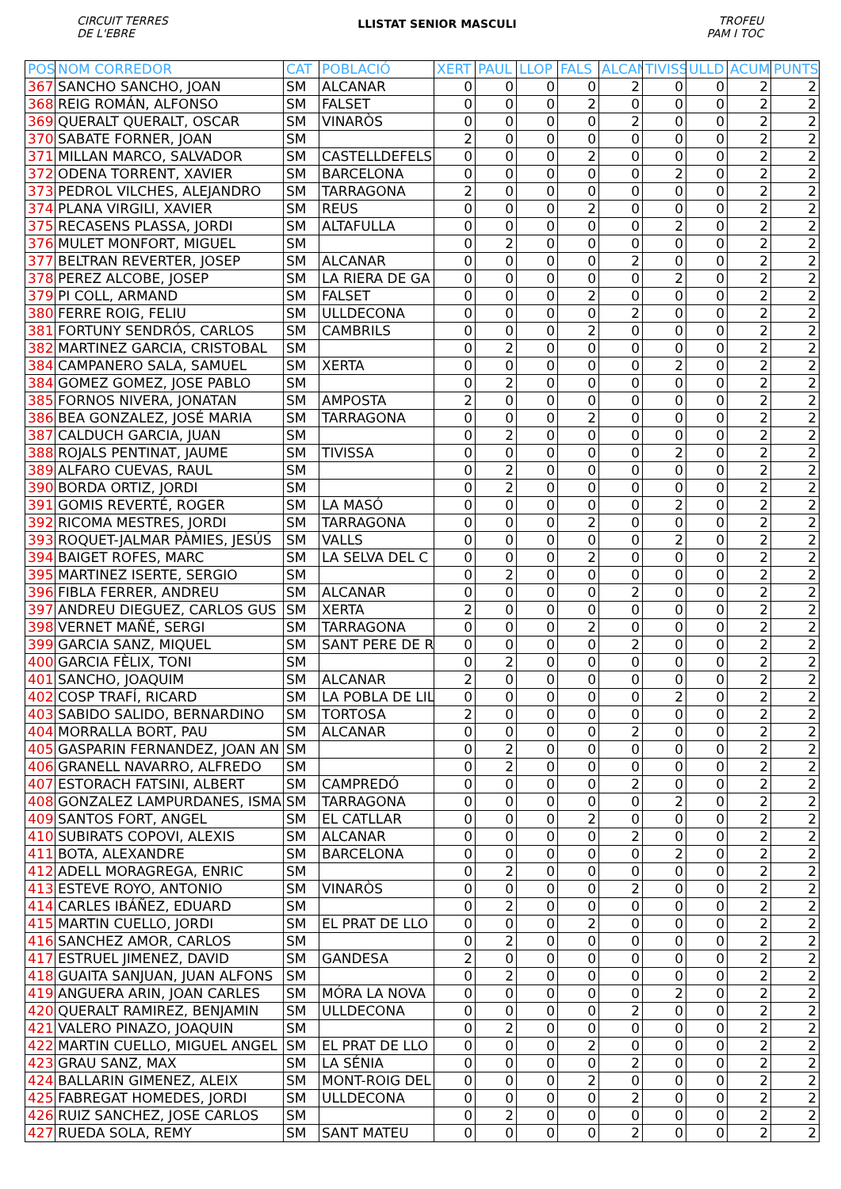CIRCUIT TERRES
DE L'EBRE
LLISTAT SENIOR MASCULI
TROFEU
PAM I TOC
| POS | NOM CORREDOR | CAT | POBLACIÓ | XERT | PAUL | LLOP | FALS | ALCAN | TIVISS | ULLD | ACUM | PUNTS |
| --- | --- | --- | --- | --- | --- | --- | --- | --- | --- | --- | --- | --- |
| 367 | SANCHO SANCHO, JOAN | SM | ALCANAR | 0 | 0 | 0 | 0 | 2 | 0 | 0 | 2 | 2 |
| 368 | REIG ROMÁN, ALFONSO | SM | FALSET | 0 | 0 | 0 | 2 | 0 | 0 | 0 | 2 | 2 |
| 369 | QUERALT QUERALT, OSCAR | SM | VINARÒS | 0 | 0 | 0 | 0 | 2 | 0 | 0 | 2 | 2 |
| 370 | SABATE FORNER, JOAN | SM | | 2 | 0 | 0 | 0 | 0 | 0 | 0 | 2 | 2 |
| 371 | MILLAN MARCO, SALVADOR | SM | CASTELLDEFELS | 0 | 0 | 0 | 2 | 0 | 0 | 0 | 2 | 2 |
| 372 | ODENA TORRENT, XAVIER | SM | BARCELONA | 0 | 0 | 0 | 0 | 0 | 2 | 0 | 2 | 2 |
| 373 | PEDROL VILCHES, ALEJANDRO | SM | TARRAGONA | 2 | 0 | 0 | 0 | 0 | 0 | 0 | 2 | 2 |
| 374 | PLANA VIRGILI, XAVIER | SM | REUS | 0 | 0 | 0 | 2 | 0 | 0 | 0 | 2 | 2 |
| 375 | RECASENS PLASSA, JORDI | SM | ALTAFULLA | 0 | 0 | 0 | 0 | 0 | 2 | 0 | 2 | 2 |
| 376 | MULET MONFORT, MIGUEL | SM | | 0 | 2 | 0 | 0 | 0 | 0 | 0 | 2 | 2 |
| 377 | BELTRAN REVERTER, JOSEP | SM | ALCANAR | 0 | 0 | 0 | 0 | 2 | 0 | 0 | 2 | 2 |
| 378 | PEREZ ALCOBE, JOSEP | SM | LA RIERA DE GA | 0 | 0 | 0 | 0 | 0 | 2 | 0 | 2 | 2 |
| 379 | PI COLL, ARMAND | SM | FALSET | 0 | 0 | 0 | 2 | 0 | 0 | 0 | 2 | 2 |
| 380 | FERRE ROIG, FELIU | SM | ULLDECONA | 0 | 0 | 0 | 0 | 2 | 0 | 0 | 2 | 2 |
| 381 | FORTUNY SENDRÓS, CARLOS | SM | CAMBRILS | 0 | 0 | 0 | 2 | 0 | 0 | 0 | 2 | 2 |
| 382 | MARTINEZ GARCIA, CRISTOBAL | SM | | 0 | 2 | 0 | 0 | 0 | 0 | 0 | 2 | 2 |
| 384 | CAMPANERO SALA, SAMUEL | SM | XERTA | 0 | 0 | 0 | 0 | 0 | 2 | 0 | 2 | 2 |
| 384 | GOMEZ GOMEZ, JOSE PABLO | SM | | 0 | 2 | 0 | 0 | 0 | 0 | 0 | 2 | 2 |
| 385 | FORNOS NIVERA, JONATAN | SM | AMPOSTA | 2 | 0 | 0 | 0 | 0 | 0 | 0 | 2 | 2 |
| 386 | BEA GONZALEZ, JOSÉ MARIA | SM | TARRAGONA | 0 | 0 | 0 | 2 | 0 | 0 | 0 | 2 | 2 |
| 387 | CALDUCH GARCIA, JUAN | SM | | 0 | 2 | 0 | 0 | 0 | 0 | 0 | 2 | 2 |
| 388 | ROJALS PENTINAT, JAUME | SM | TIVISSA | 0 | 0 | 0 | 0 | 0 | 2 | 0 | 2 | 2 |
| 389 | ALFARO CUEVAS, RAUL | SM | | 0 | 2 | 0 | 0 | 0 | 0 | 0 | 2 | 2 |
| 390 | BORDA ORTIZ, JORDI | SM | | 0 | 2 | 0 | 0 | 0 | 0 | 0 | 2 | 2 |
| 391 | GOMIS REVERTÉ, ROGER | SM | LA MASÓ | 0 | 0 | 0 | 0 | 0 | 2 | 0 | 2 | 2 |
| 392 | RICOMA MESTRES, JORDI | SM | TARRAGONA | 0 | 0 | 0 | 2 | 0 | 0 | 0 | 2 | 2 |
| 393 | ROQUET-JALMAR PÀMIES, JESÚS | SM | VALLS | 0 | 0 | 0 | 0 | 0 | 2 | 0 | 2 | 2 |
| 394 | BAIGET ROFES, MARC | SM | LA SELVA DEL C | 0 | 0 | 0 | 2 | 0 | 0 | 0 | 2 | 2 |
| 395 | MARTINEZ ISERTE, SERGIO | SM | | 0 | 2 | 0 | 0 | 0 | 0 | 0 | 2 | 2 |
| 396 | FIBLA FERRER, ANDREU | SM | ALCANAR | 0 | 0 | 0 | 0 | 2 | 0 | 0 | 2 | 2 |
| 397 | ANDREU DIEGUEZ, CARLOS GUS | SM | XERTA | 2 | 0 | 0 | 0 | 0 | 0 | 0 | 2 | 2 |
| 398 | VERNET MAÑÉ, SERGI | SM | TARRAGONA | 0 | 0 | 0 | 2 | 0 | 0 | 0 | 2 | 2 |
| 399 | GARCIA SANZ, MIQUEL | SM | SANT PERE DE R | 0 | 0 | 0 | 0 | 2 | 0 | 0 | 2 | 2 |
| 400 | GARCIA FÈLIX, TONI | SM | | 0 | 2 | 0 | 0 | 0 | 0 | 0 | 2 | 2 |
| 401 | SANCHO, JOAQUIM | SM | ALCANAR | 2 | 0 | 0 | 0 | 0 | 0 | 0 | 2 | 2 |
| 402 | COSP TRAFÍ, RICARD | SM | LA POBLA DE LIL | 0 | 0 | 0 | 0 | 0 | 2 | 0 | 2 | 2 |
| 403 | SABIDO SALIDO, BERNARDINO | SM | TORTOSA | 2 | 0 | 0 | 0 | 0 | 0 | 0 | 2 | 2 |
| 404 | MORRALLA BORT, PAU | SM | ALCANAR | 0 | 0 | 0 | 0 | 2 | 0 | 0 | 2 | 2 |
| 405 | GASPARIN FERNANDEZ, JOAN AN | SM | | 0 | 2 | 0 | 0 | 0 | 0 | 0 | 2 | 2 |
| 406 | GRANELL NAVARRO, ALFREDO | SM | | 0 | 2 | 0 | 0 | 0 | 0 | 0 | 2 | 2 |
| 407 | ESTORACH FATSINI, ALBERT | SM | CAMPREDÓ | 0 | 0 | 0 | 0 | 2 | 0 | 0 | 2 | 2 |
| 408 | GONZALEZ LAMPURDANES, ISMA | SM | TARRAGONA | 0 | 0 | 0 | 0 | 0 | 2 | 0 | 2 | 2 |
| 409 | SANTOS FORT, ANGEL | SM | EL CATLLAR | 0 | 0 | 0 | 2 | 0 | 0 | 0 | 2 | 2 |
| 410 | SUBIRATS COPOVI, ALEXIS | SM | ALCANAR | 0 | 0 | 0 | 0 | 2 | 0 | 0 | 2 | 2 |
| 411 | BOTA, ALEXANDRE | SM | BARCELONA | 0 | 0 | 0 | 0 | 0 | 2 | 0 | 2 | 2 |
| 412 | ADELL MORAGREGA, ENRIC | SM | | 0 | 2 | 0 | 0 | 0 | 0 | 0 | 2 | 2 |
| 413 | ESTEVE ROYO, ANTONIO | SM | VINARÒS | 0 | 0 | 0 | 0 | 2 | 0 | 0 | 2 | 2 |
| 414 | CARLES IBÁÑEZ, EDUARD | SM | | 0 | 2 | 0 | 0 | 0 | 0 | 0 | 2 | 2 |
| 415 | MARTIN CUELLO, JORDI | SM | EL PRAT DE LLO | 0 | 0 | 0 | 2 | 0 | 0 | 0 | 2 | 2 |
| 416 | SANCHEZ AMOR, CARLOS | SM | | 0 | 2 | 0 | 0 | 0 | 0 | 0 | 2 | 2 |
| 417 | ESTRUEL JIMENEZ, DAVID | SM | GANDESA | 2 | 0 | 0 | 0 | 0 | 0 | 0 | 2 | 2 |
| 418 | GUAITA SANJUAN, JUAN ALFONS | SM | | 0 | 2 | 0 | 0 | 0 | 0 | 0 | 2 | 2 |
| 419 | ANGUERA ARIN, JOAN CARLES | SM | MÓRA LA NOVA | 0 | 0 | 0 | 0 | 0 | 2 | 0 | 2 | 2 |
| 420 | QUERALT RAMIREZ, BENJAMIN | SM | ULLDECONA | 0 | 0 | 0 | 0 | 2 | 0 | 0 | 2 | 2 |
| 421 | VALERO PINAZO, JOAQUIN | SM | | 0 | 2 | 0 | 0 | 0 | 0 | 0 | 2 | 2 |
| 422 | MARTIN CUELLO, MIGUEL ANGEL | SM | EL PRAT DE LLO | 0 | 0 | 0 | 2 | 0 | 0 | 0 | 2 | 2 |
| 423 | GRAU SANZ, MAX | SM | LA SÉNIA | 0 | 0 | 0 | 0 | 2 | 0 | 0 | 2 | 2 |
| 424 | BALLARIN GIMENEZ, ALEIX | SM | MONT-ROIG DEL | 0 | 0 | 0 | 2 | 0 | 0 | 0 | 2 | 2 |
| 425 | FABREGAT HOMEDES, JORDI | SM | ULLDECONA | 0 | 0 | 0 | 0 | 2 | 0 | 0 | 2 | 2 |
| 426 | RUIZ SANCHEZ, JOSE CARLOS | SM | | 0 | 2 | 0 | 0 | 0 | 0 | 0 | 2 | 2 |
| 427 | RUEDA SOLA, REMY | SM | SANT MATEU | 0 | 0 | 0 | 0 | 2 | 0 | 0 | 2 | 2 |